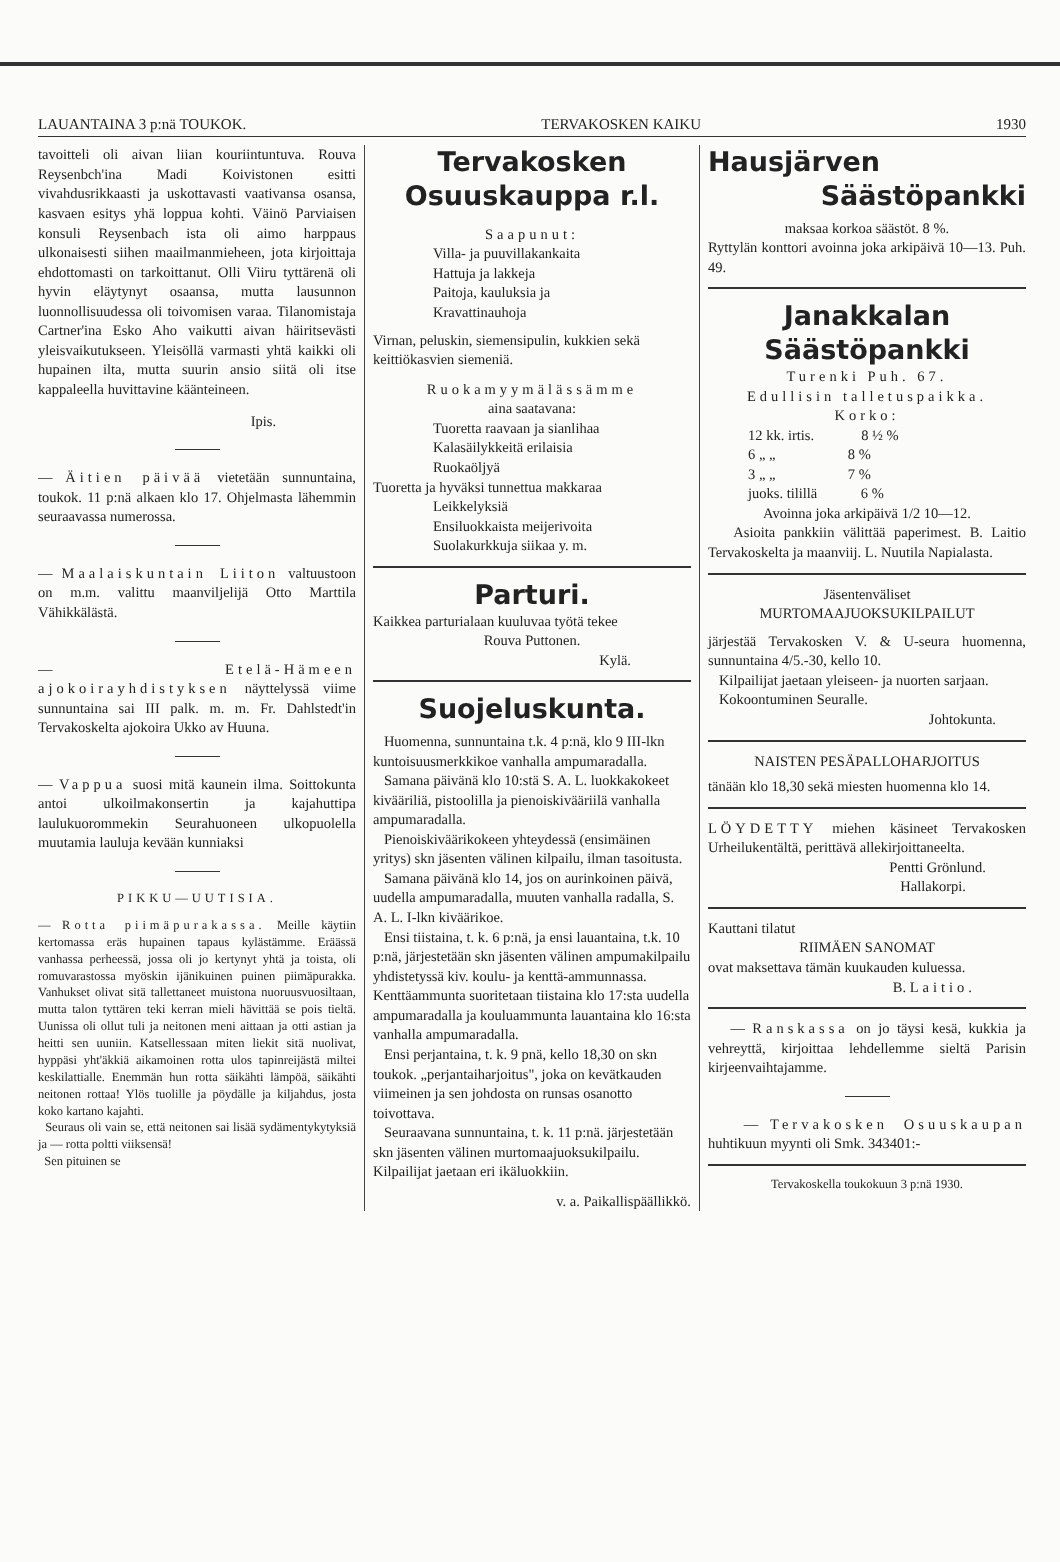LAUANTAINA 3 p:nä TOUKOK. TERVAKOSKEN KAIKU 1930
tavoitteli oli aivan liian kouriintuntuva. Rouva Reysenbch'ina Madi Koivistonen esitti vivahdusrikkaasti ja uskottavasti vaativansa osansa, kasvaen esitys yhä loppua kohti. Väinö Parviaisen konsuli Reysenbach ista oli aimo harppaus ulkonaisesti siihen maailmanmieheen, jota kirjoittaja ehdottomasti on tarkoittanut. Olli Viiru tyttärenä oli hyvin eläytynyt osaansa, mutta lausunnon luonnollisuudessa oli toivomisen varaa. Tilanomistaja Cartner'ina Esko Aho vaikutti aivan häiritsevästi yleisvaikutukseen. Yleisöllä varmasti yhtä kaikki oli hupainen ilta, mutta suurin ansio siitä oli itse kappaleella huvittavine käänteineen.
Ipis.
— Äitien päivää vietetään sunnuntaina, toukok. 11 p:nä alkaen klo 17. Ohjelmasta lähemmin seuraavassa numerossa.
— Maalaiskuntain Liiton valtuustoon on m.m. valittu maanviljelijä Otto Marttila Vähikkälästä.
— Etelä-Hämeen ajokoirayhdistyksen näyttelyssä viime sunnuntaina sai III palk. m. m. Fr. Dahlstedt'in Tervakoskelta ajokoira Ukko av Huuna.
— Vappua suosi mitä kaunein ilma. Soittokunta antoi ulkoilmakonsertin ja kajahuttipa laulukuorommekin Seurahuoneen ulkopuolella muutamia lauluja kevään kunniaksi
PIKKU—UUTISIA.
— Rotta piimäpurakassa. Meille käytiin kertomassa eräs hupainen tapaus kylästämme. Eräässä vanhassa perheessä, jossa oli jo kertynyt yhtä ja toista, oli romuvarastossa myöskin ijänikuinen puinen piimäpurakka. Vanhukset olivat sitä tallettaneet muistona nuoruusvuosiltaan, mutta talon tyttären teki kerran mieli hävittää se pois tieltä. Uunissa oli ollut tuli ja neitonen meni aittaan ja otti astian ja heitti sen uuniin. Katsellessaan miten liekit sitä nuolivat, hyppäsi yht'äkkiä aikamoinen rotta ulos tapinreijästä miltei keskilattialle. Enemmän hun rotta säikähti lämpöä, säikähti neitonen rottaa! Ylös tuolille ja pöydälle ja kiljahdus, josta koko kartano kajahti.
Seuraus oli vain se, että neitonen sai lisää sydämentykytyksiä ja — rotta poltti viiksensä!
Sen pituinen se
Tervakosken
Osuuskauppa r.l.
Saapunut:
Villa- ja puuvillakankaita
Hattuja ja lakkeja
Paitoja, kauluksia ja
Kravattinauhoja
Virnan, peluskin, siemensipulin, kukkien sekä keittiökasvien siemeniä.
Ruokamyymälässämme
aina saatavana:
Tuoretta raavaan ja sianlihaa
Kalasäilykkeitä erilaisia
Ruokaöljyä
Tuoretta ja hyväksi tunnettua makkaraa
Leikkelyksiä
Ensiluokkaista meijerivoita
Suolakurkkuja siikaa y. m.
Parturi.
Kaikkea parturialaan kuuluvaa työtä tekee
Rouva Puttonen.
Kylä.
Suojeluskunta.
Huomenna, sunnuntaina t.k. 4 p:nä, klo 9 III-lkn kuntoisuusmerkkikoe vanhalla ampumaradalla.
Samana päivänä klo 10:stä S. A. L. luokkakokeet kivääriliä, pistoolilla ja pienoiskivääriilä vanhalla ampumaradalla.
Pienoiskiväärikokeen yhteydessä (ensimäinen yritys) skn jäsenten välinen kilpailu, ilman tasoitusta.
Samana päivänä klo 14, jos on aurinkoinen päivä, uudella ampumaradalla, muuten vanhalla radalla, S. A. L. I-lkn kiväärikoe.
Ensi tiistaina, t. k. 6 p:nä, ja ensi lauantaina, t.k. 10 p:nä, järjestetään skn jäsenten välinen ampumakilpailu yhdistetyssä kiv. koulu- ja kenttä-ammunnassa. Kenttäammunta suoritetaan tiistaina klo 17:sta uudella ampumaradalla ja kouluammunta lauantaina klo 16:sta vanhalla ampumaradalla.
Ensi perjantaina, t. k. 9 pnä, kello 18,30 on skn toukok. „perjantaiharjoitus", joka on kevätkauden viimeinen ja sen johdosta on runsas osanotto toivottava.
Seuraavana sunnuntaina, t. k. 11 p:nä. järjestetään skn jäsenten välinen murtomaajuoksukilpailu. Kilpailijat jaetaan eri ikäluokkiin.
v. a. Paikallispäällikkö.
Hausjärven
Säästöpankki
maksaa korkoa säästöt. 8 %.
Ryttylän konttori avoinna joka arkipäivä 10—13. Puh. 49.
Janakkalan
Säästöpankki
Turenki Puh. 67.
Edullisin talletuspaikka.
Korko:
12 kk. irtis. 8 ½ %
6 „ „ 8 %
3 „ „ 7 %
juoks. tilillä 6 %
Avoinna joka arkipäivä 1/2 10—12.
Asioita pankkiin välittää paperimest. B. Laitio Tervakoskelta ja maanviij. L. Nuutila Napialasta.
Jäsentenväliset
MURTOMAAJUOKSUKILPAILUT
järjestää Tervakosken V. & U-seura huomenna, sunnuntaina 4/5.-30, kello 10.
Kilpailijat jaetaan yleiseen- ja nuorten sarjaan.
Kokoontuminen Seuralle.
Johtokunta.
NAISTEN PESÄPALLOHARJOITUS
tänään klo 18,30 sekä miesten huomenna klo 14.
LÖYDETTY miehen käsineet Tervakosken Urheilukentältä, perittävä allekirjoittaneelta.
Pentti Grönlund.
Hallakorpi.
Kauttani tilatut
RIIMÄEN SANOMAT
ovat maksettava tämän kuukauden kuluessa.
B. Laitio.
— Ranskassa on jo täysi kesä, kukkia ja vehreyttä, kirjoittaa lehdellemme sieltä Parisin kirjeenvaihtajamme.
— Tervakosken Osuuskaupan huhtikuun myynti oli Smk. 343401:-
Tervakoskella toukokuun 3 p:nä 1930.